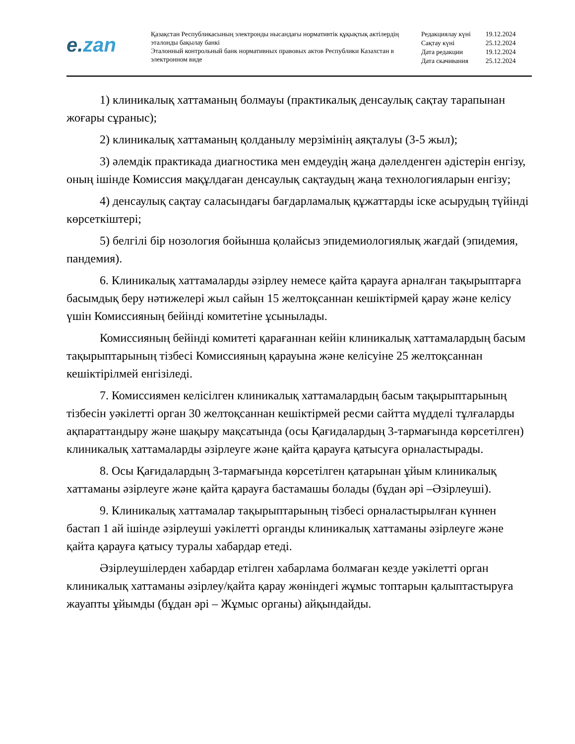e.zan
Қазақстан Республикасының электронды нысандағы нормативтік құқықтық актілердің эталонды бақылау банкі
Эталонный контрольный банк нормативных правовых актов Республики Казахстан в электронном виде
| Редакциялау күні | 19.12.2024 |
| Сақтау күні | 25.12.2024 |
| Дата редакции | 19.12.2024 |
| Дата скачивания | 25.12.2024 |
1) клиникалық хаттаманың болмауы (практикалық денсаулық сақтау тарапынан жоғары сұраныс);
2) клиникалық хаттаманың қолданылу мерзімінің аяқталуы (3-5 жыл);
3) әлемдік практикада диагностика мен емдеудің жаңа дәлелденген әдістерін енгізу, оның ішінде Комиссия мақұлдаған денсаулық сақтаудың жаңа технологияларын енгізу;
4) денсаулық сақтау саласындағы бағдарламалық құжаттарды іске асырудың түйінді көрсеткіштері;
5) белгілі бір нозология бойынша қолайсыз эпидемиологиялық жағдай (эпидемия, пандемия).
6. Клиникалық хаттамаларды әзірлеу немесе қайта қарауға арналған тақырыптарға басымдық беру нәтижелері жыл сайын 15 желтоқсаннан кешіктірмей қарау және келісу үшін Комиссияның бейінді комитетіне ұсынылады.
Комиссияның бейінді комитеті қарағаннан кейін клиникалық хаттамалардың басым тақырыптарының тізбесі Комиссияның қарауына және келісуіне 25 желтоқсаннан кешіктірілмей енгізіледі.
7. Комиссиямен келісілген клиникалық хаттамалардың басым тақырыптарының тізбесін уәкілетті орган 30 желтоқсаннан кешіктірмей ресми сайтта мүдделі тұлғаларды ақпараттандыру және шақыру мақсатында (осы Қағидалардың 3-тармағында көрсетілген) клиникалық хаттамаларды әзірлеуге және қайта қарауға қатысуға орналастырады.
8. Осы Қағидалардың 3-тармағында көрсетілген қатарынан ұйым клиникалық хаттаманы әзірлеуге және қайта қарауға бастамашы болады (бұдан әрі –Әзірлеуші).
9. Клиникалық хаттамалар тақырыптарының тізбесі орналастырылған күннен бастап 1 ай ішінде әзірлеуші уәкілетті органды клиникалық хаттаманы әзірлеуге және қайта қарауға қатысу туралы хабардар етеді.
Әзірлеушілерден хабардар етілген хабарлама болмаған кезде уәкілетті орган клиникалық хаттаманы әзірлеу/қайта қарау жөніндегі жұмыс топтарын қалыптастыруға жауапты ұйымды (бұдан әрі – Жұмыс органы) айқындайды.